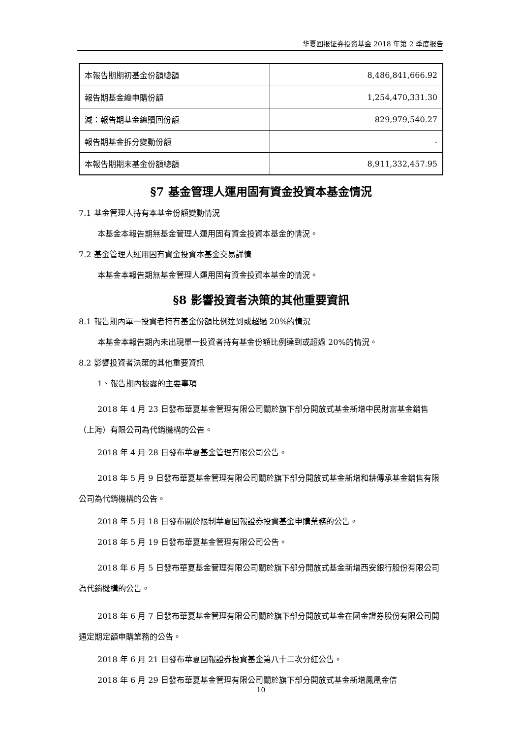华夏回报证券投资基金 2018 年第 2 季度报告
| 本報告期期初基金份額總額 | 8,486,841,666.92 |
| 報告期基金總申購份額 | 1,254,470,331.30 |
| 減：報告期基金總贖回份額 | 829,979,540.27 |
| 報告期基金拆分變動份額 | - |
| 本報告期期末基金份額總額 | 8,911,332,457.95 |
§7 基金管理人運用固有資金投資本基金情況
7.1 基金管理人持有本基金份額變動情況
本基金本報告期無基金管理人運用固有資金投資本基金的情況。
7.2 基金管理人運用固有資金投資本基金交易詳情
本基金本報告期無基金管理人運用固有資金投資本基金的情況。
§8 影響投資者決策的其他重要資訊
8.1 報告期內單一投資者持有基金份額比例達到或超過 20%的情況
本基金本報告期內未出現單一投資者持有基金份額比例達到或超過 20%的情況。
8.2 影響投資者決策的其他重要資訊
1、報告期內披露的主要事項
2018 年 4 月 23 日發布華夏基金管理有限公司關於旗下部分開放式基金新增中民財富基金銷售（上海）有限公司為代銷機構的公告。
2018 年 4 月 28 日發布華夏基金管理有限公司公告。
2018 年 5 月 9 日發布華夏基金管理有限公司關於旗下部分開放式基金新增和耕傳承基金銷售有限公司為代銷機構的公告。
2018 年 5 月 18 日發布關於限制華夏回報證券投資基金申購業務的公告。
2018 年 5 月 19 日發布華夏基金管理有限公司公告。
2018 年 6 月 5 日發布華夏基金管理有限公司關於旗下部分開放式基金新增西安銀行股份有限公司為代銷機構的公告。
2018 年 6 月 7 日發布華夏基金管理有限公司關於旗下部分開放式基金在國金證券股份有限公司開通定期定額申購業務的公告。
2018 年 6 月 21 日發布華夏回報證券投資基金第八十二次分紅公告。
2018 年 6 月 29 日發布華夏基金管理有限公司關於旗下部分開放式基金新增鳳凰金信
10